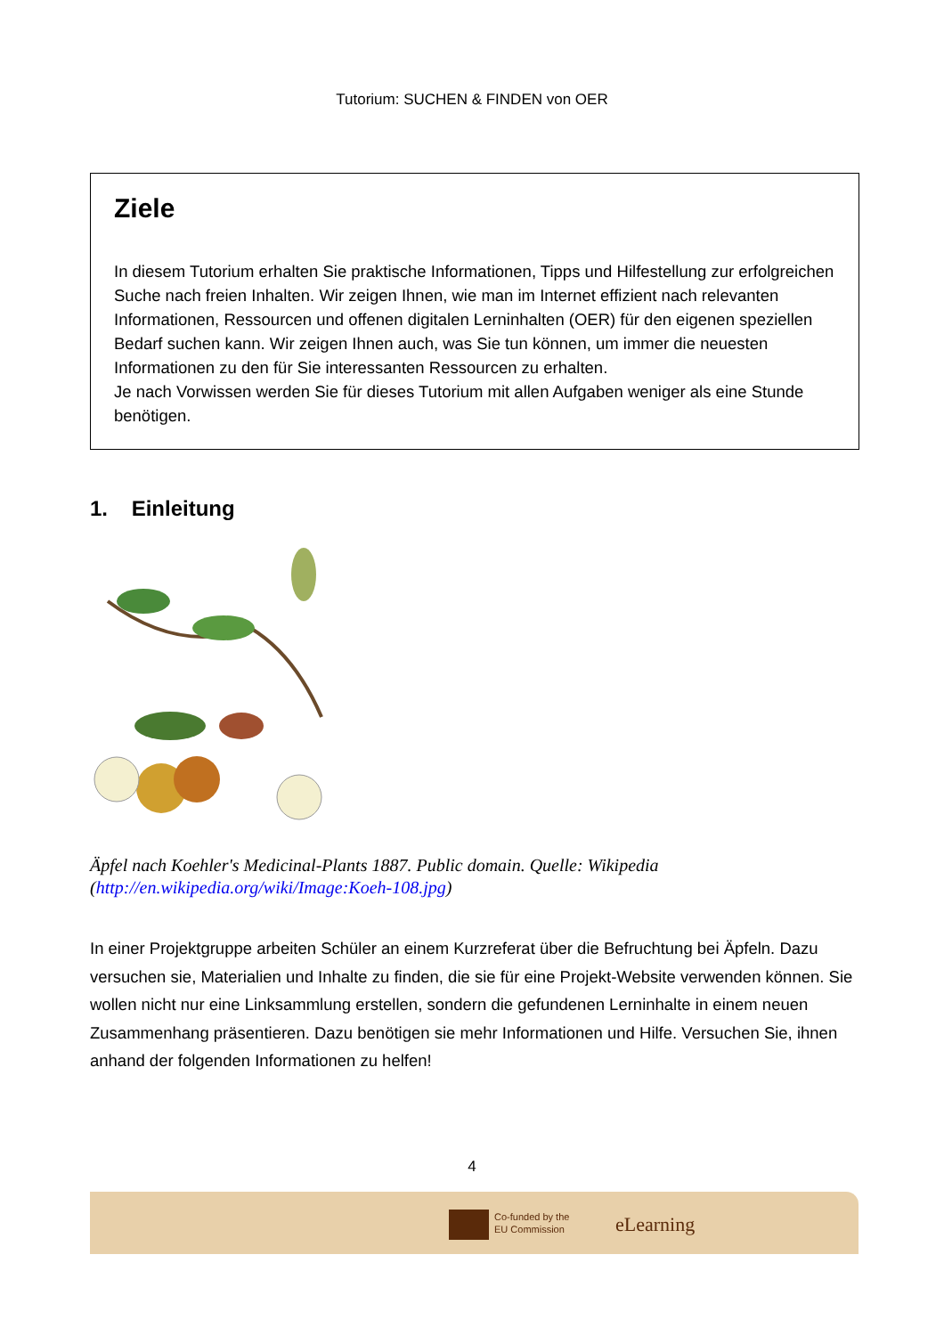Tutorium: SUCHEN & FINDEN von OER
Ziele
In diesem Tutorium erhalten Sie praktische Informationen, Tipps und Hilfestellung zur erfolgreichen Suche nach freien Inhalten. Wir zeigen Ihnen, wie man im Internet effizient nach relevanten Informationen, Ressourcen und offenen digitalen Lerninhalten (OER) für den eigenen speziellen Bedarf suchen kann. Wir zeigen Ihnen auch, was Sie tun können, um immer die neuesten Informationen zu den für Sie interessanten Ressourcen zu erhalten.
Je nach Vorwissen werden Sie für dieses Tutorium mit allen Aufgaben weniger als eine Stunde benötigen.
1. Einleitung
Äpfel nach Koehler's Medicinal-Plants 1887. Public domain. Quelle: Wikipedia (http://en.wikipedia.org/wiki/Image:Koeh-108.jpg)
In einer Projektgruppe arbeiten Schüler an einem Kurzreferat über die Befruchtung bei Äpfeln. Dazu versuchen sie, Materialien und Inhalte zu finden, die sie für eine Projekt-Website verwenden können. Sie wollen nicht nur eine Linksammlung erstellen, sondern die gefundenen Lerninhalte in einem neuen Zusammenhang präsentieren. Dazu benötigen sie mehr Informationen und Hilfe. Versuchen Sie, ihnen anhand der folgenden Informationen zu helfen!
4
Co-funded by the
EU Commission
eLearning